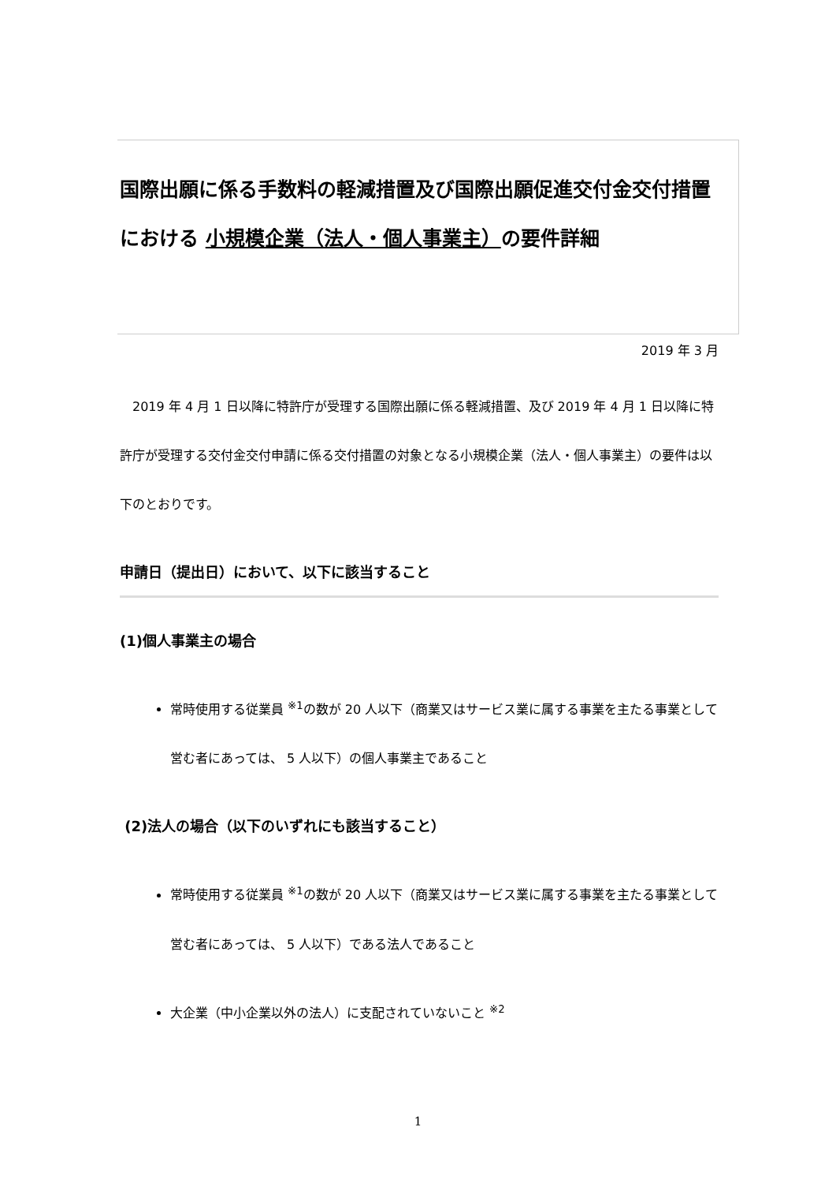国際出願に係る手数料の軽減措置及び国際出願促進交付金交付措置における 小規模企業（法人・個人事業主）の要件詳細
2019 年 3 月
　2019 年 4 月 1 日以降に特許庁が受理する国際出願に係る軽減措置、及び 2019 年 4 月 1 日以降に特許庁が受理する交付金交付申請に係る交付措置の対象となる小規模企業（法人・個人事業主）の要件は以下のとおりです。
申請日（提出日）において、以下に該当すること
(1)個人事業主の場合
常時使用する従業員 <sup>※1</sup>の数が 20 人以下（商業又はサービス業に属する事業を主たる事業として営む者にあっては、 5 人以下）の個人事業主であること
(2)法人の場合（以下のいずれにも該当すること）
常時使用する従業員 <sup>※1</sup>の数が 20 人以下（商業又はサービス業に属する事業を主たる事業として営む者にあっては、 5 人以下）である法人であること
大企業（中小企業以外の法人）に支配されていないこと <sup>※2</sup>
1